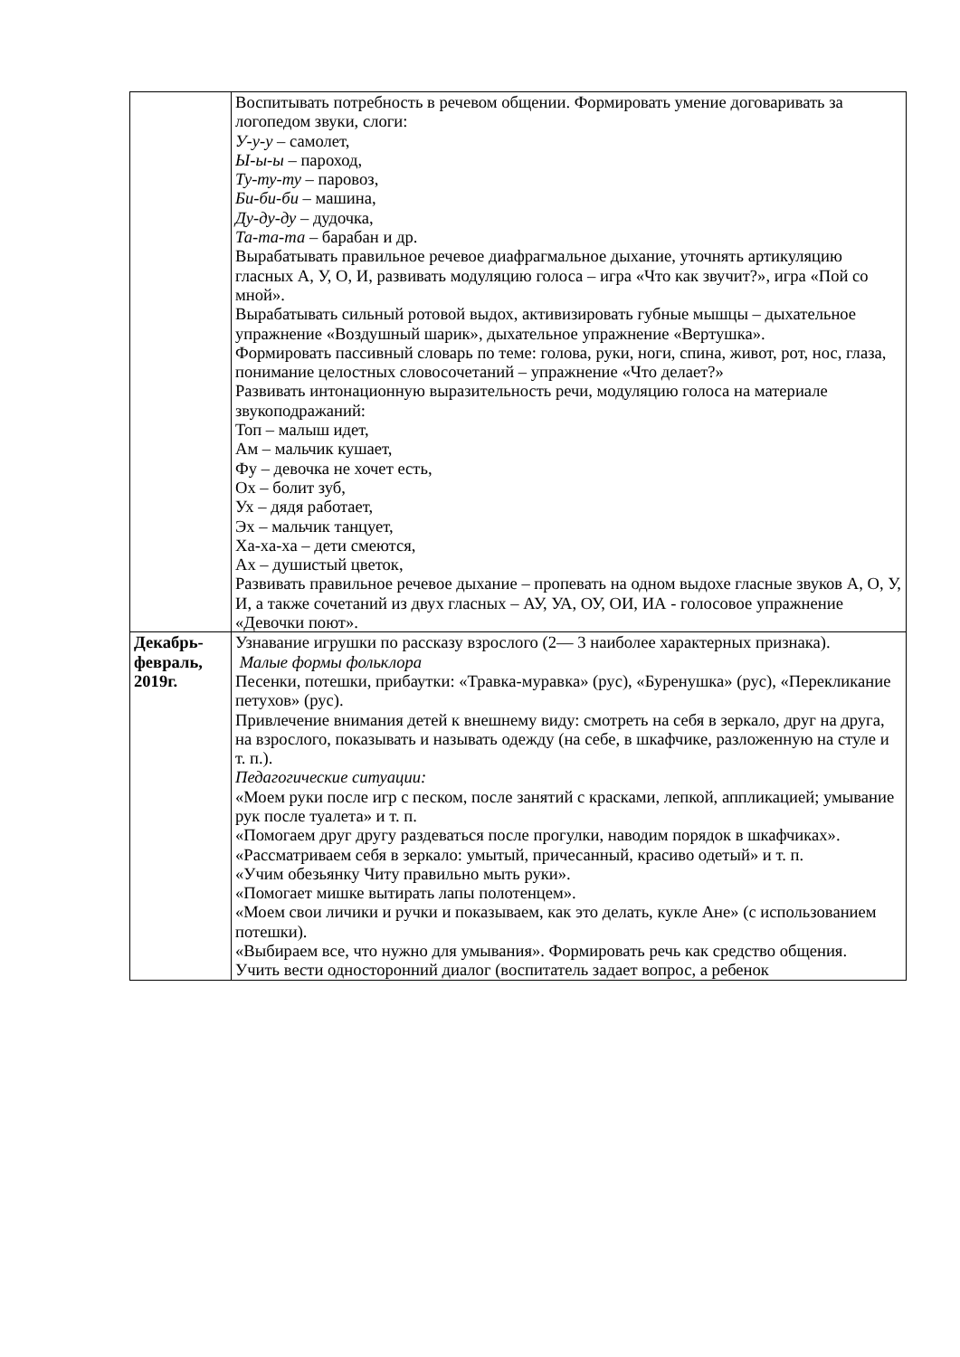| | Воспитывать потребность в речевом общении. Формировать умение договаривать за логопедом звуки, слоги: У-у-у – самолет, Ы-ы-ы – пароход, Ту-ту-ту – паровоз, Би-би-би – машина, Ду-ду-ду – дудочка, Та-та-та – барабан и др. Вырабатывать правильное речевое диафрагмальное дыхание, уточнять артикуляцию гласных А, У, О, И, развивать модуляцию голоса – игра «Что как звучит?», игра «Пой со мной». Вырабатывать сильный ротовой выдох, активизировать губные мышцы – дыхательное упражнение «Воздушный шарик», дыхательное упражнение «Вертушка». Формировать пассивный словарь по теме: голова, руки, ноги, спина, живот, рот, нос, глаза, понимание целостных словосочетаний – упражнение «Что делает?» Развивать интонационную выразительность речи, модуляцию голоса на материале звукоподражаний: Топ – малыш идет, Ам – мальчик кушает, Фу – девочка не хочет есть, Ох – болит зуб, Ух – дядя работает, Эх – мальчик танцует, Ха-ха-ха – дети смеются, Ах – душистый цветок, Развивать правильное речевое дыхание – пропевать на одном выдохе гласные звуков А, О, У, И, а также сочетаний из двух гласных – АУ, УА, ОУ, ОИ, ИА - голосовое упражнение «Девочки поют». |
| Декабрь- февраль, 2019г. | Узнавание игрушки по рассказу взрослого (2— 3 наиболее характерных признака). Малые формы фольклора Песенки, потешки, прибаутки: «Травка-муравка» (рус), «Буренушка» (рус), «Перекликание петухов» (рус). Привлечение внимания детей к внешнему виду: смотреть на себя в зеркало, друг на друга, на взрослого, показывать и называть одежду (на себе, в шкафчике, разложенную на стуле и т. п.). Педагогические ситуации: «Моем руки после игр с песком, после занятий с красками, лепкой, аппликацией; умывание рук после туалета» и т. п. «Помогаем друг другу раздеваться после прогулки, наводим порядок в шкафчиках». «Рассматриваем себя в зеркало: умытый, причесанный, красиво одетый» и т. п. «Учим обезьянку Читу правильно мыть руки». «Помогает мишке вытирать лапы полотенцем». «Моем свои личики и ручки и показываем, как это делать, кукле Ане» (с использованием потешки). «Выбираем все, что нужно для умывания». Формировать речь как средство общения. Учить вести односторонний диалог (воспитатель задает вопрос, а ребенок |